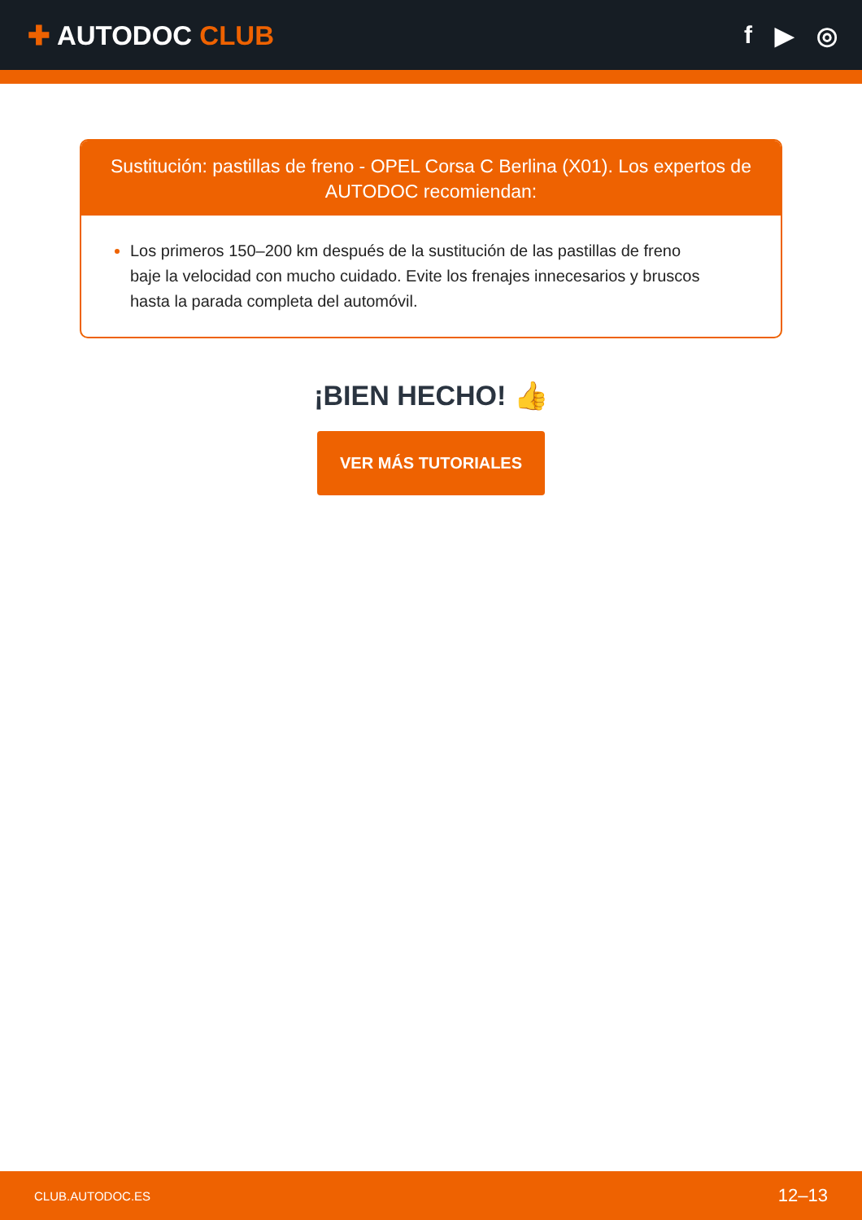✚ AUTODOC CLUB f ▶ ◎
Sustitución: pastillas de freno - OPEL Corsa C Berlina (X01). Los expertos de AUTODOC recomiendan:
Los primeros 150–200 km después de la sustitución de las pastillas de freno baje la velocidad con mucho cuidado. Evite los frenajes innecesarios y bruscos hasta la parada completa del automóvil.
¡BIEN HECHO! 👍
VER MÁS TUTORIALES
CLUB.AUTODOC.ES 12–13